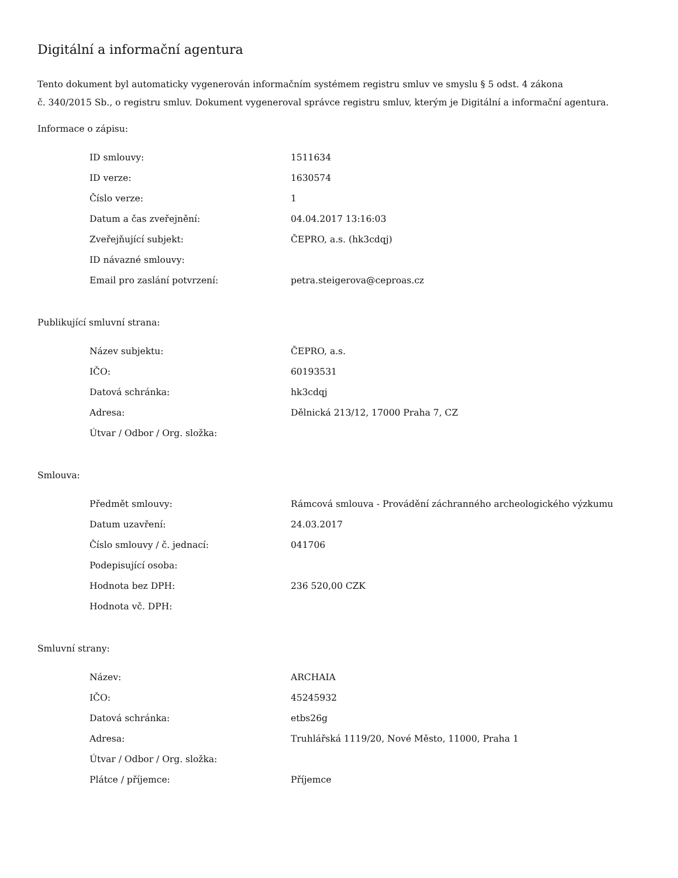Digitální a informační agentura
Tento dokument byl automaticky vygenerován informačním systémem registru smluv ve smyslu § 5 odst. 4 zákona
č. 340/2015 Sb., o registru smluv. Dokument vygeneroval správce registru smluv, kterým je Digitální a informační agentura.
Informace o zápisu:
| ID smlouvy: | 1511634 |
| ID verze: | 1630574 |
| Číslo verze: | 1 |
| Datum a čas zveřejnění: | 04.04.2017 13:16:03 |
| Zveřejňující subjekt: | ČEPRO, a.s. (hk3cdqj) |
| ID návazné smlouvy: | |
| Email pro zaslání potvrzení: | petra.steigerova@ceproas.cz |
Publikující smluvní strana:
| Název subjektu: | ČEPRO, a.s. |
| IČO: | 60193531 |
| Datová schránka: | hk3cdqj |
| Adresa: | Dělnická 213/12, 17000 Praha 7, CZ |
| Útvar / Odbor / Org. složka: | |
Smlouva:
| Předmět smlouvy: | Rámcová smlouva - Provádění záchranného archeologického výzkumu |
| Datum uzavření: | 24.03.2017 |
| Číslo smlouvy / č. jednací: | 041706 |
| Podepisující osoba: | |
| Hodnota bez DPH: | 236 520,00 CZK |
| Hodnota vč. DPH: | |
Smluvní strany:
| Název: | ARCHAIA |
| IČO: | 45245932 |
| Datová schránka: | etbs26g |
| Adresa: | Truhlářská 1119/20, Nové Město, 11000, Praha 1 |
| Útvar / Odbor / Org. složka: | |
| Plátce / příjemce: | Příjemce |